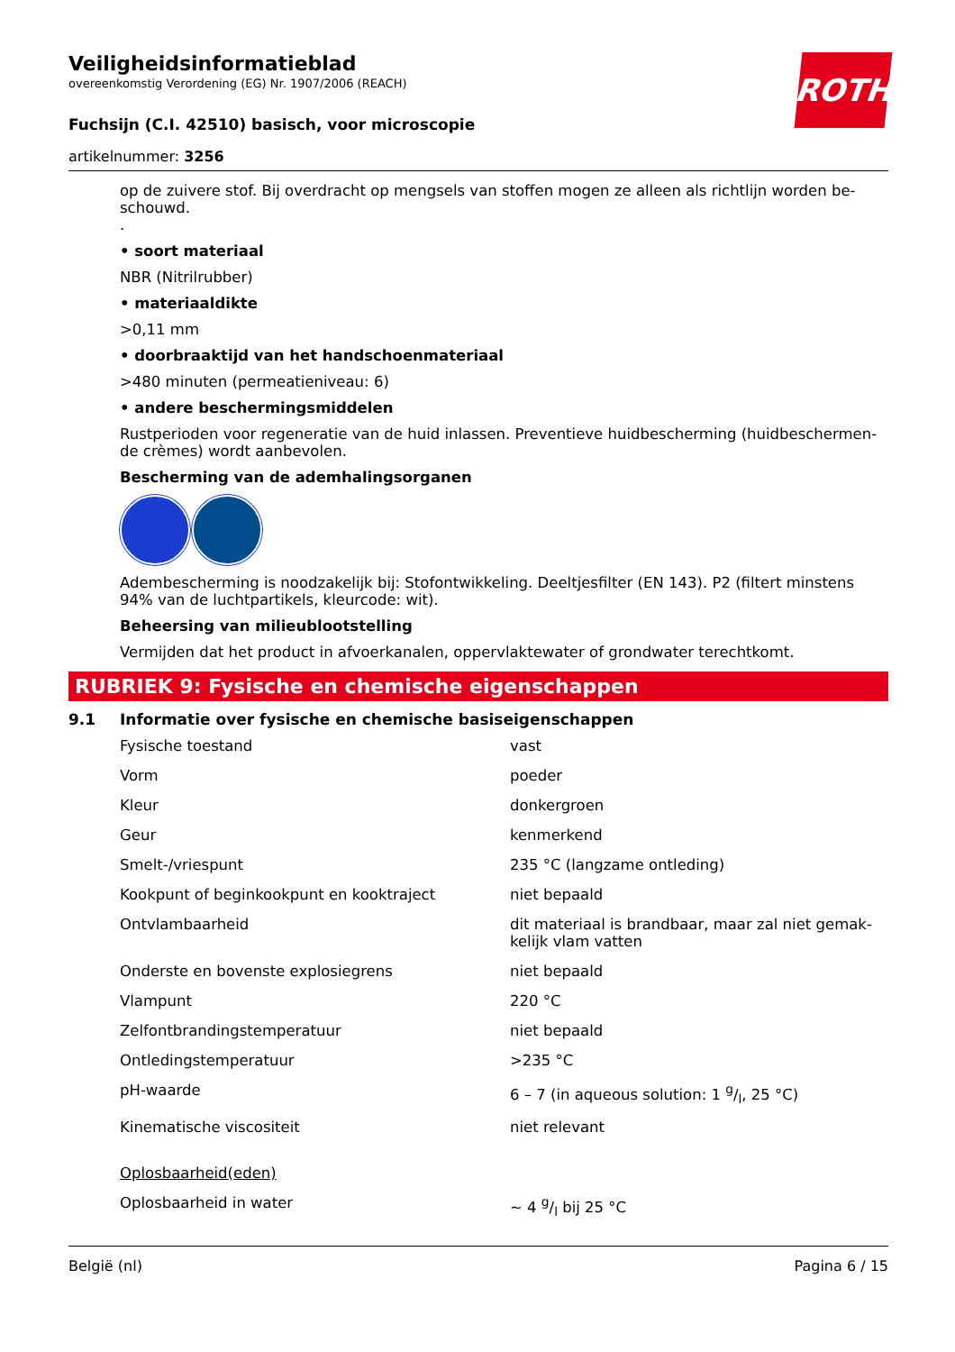ROTH
Veiligheidsinformatieblad
overeenkomstig Verordening (EG) Nr. 1907/2006 (REACH)
Fuchsijn (C.I. 42510) basisch, voor microscopie
artikelnummer: 3256
op de zuivere stof. Bij overdracht op mengsels van stoffen mogen ze alleen als richtlijn worden be­schouwd.
.
• soort materiaal
NBR (Nitrilrubber)
• materiaaldikte
>0,11 mm
• doorbraaktijd van het handschoenmateriaal
>480 minuten (permeatieniveau: 6)
• andere beschermingsmiddelen
Rustperioden voor regeneratie van de huid inlassen. Preventieve huidbescherming (huidbeschermen­de crèmes) wordt aanbevolen.
Bescherming van de ademhalingsorganen
Adembescherming is noodzakelijk bij: Stofontwikkeling. Deeltjesfilter (EN 143). P2 (filtert minstens 94% van de luchtpartikels, kleurcode: wit).
Beheersing van milieublootstelling
Vermijden dat het product in afvoerkanalen, oppervlaktewater of grondwater terechtkomt.
RUBRIEK 9: Fysische en chemische eigenschappen
9.1 Informatie over fysische en chemische basiseigenschappen
| Fysische toestand | vast |
| Vorm | poeder |
| Kleur | donkergroen |
| Geur | kenmerkend |
| Smelt-/vriespunt | 235 °C (langzame ontleding) |
| Kookpunt of beginkookpunt en kooktraject | niet bepaald |
| Ontvlambaarheid | dit materiaal is brandbaar, maar zal niet gemak­kelijk vlam vatten |
| Onderste en bovenste explosiegrens | niet bepaald |
| Vlampunt | 220 °C |
| Zelfontbrandingstemperatuur | niet bepaald |
| Ontledingstemperatuur | >235 °C |
| pH-waarde | 6 – 7 (in aqueous solution: 1 g/l, 25 °C) |
| Kinematische viscositeit | niet relevant |
| Oplosbaarheid(eden) | |
| Oplosbaarheid in water | ~ 4 g/l bij 25 °C |
België (nl) Pagina 6 / 15